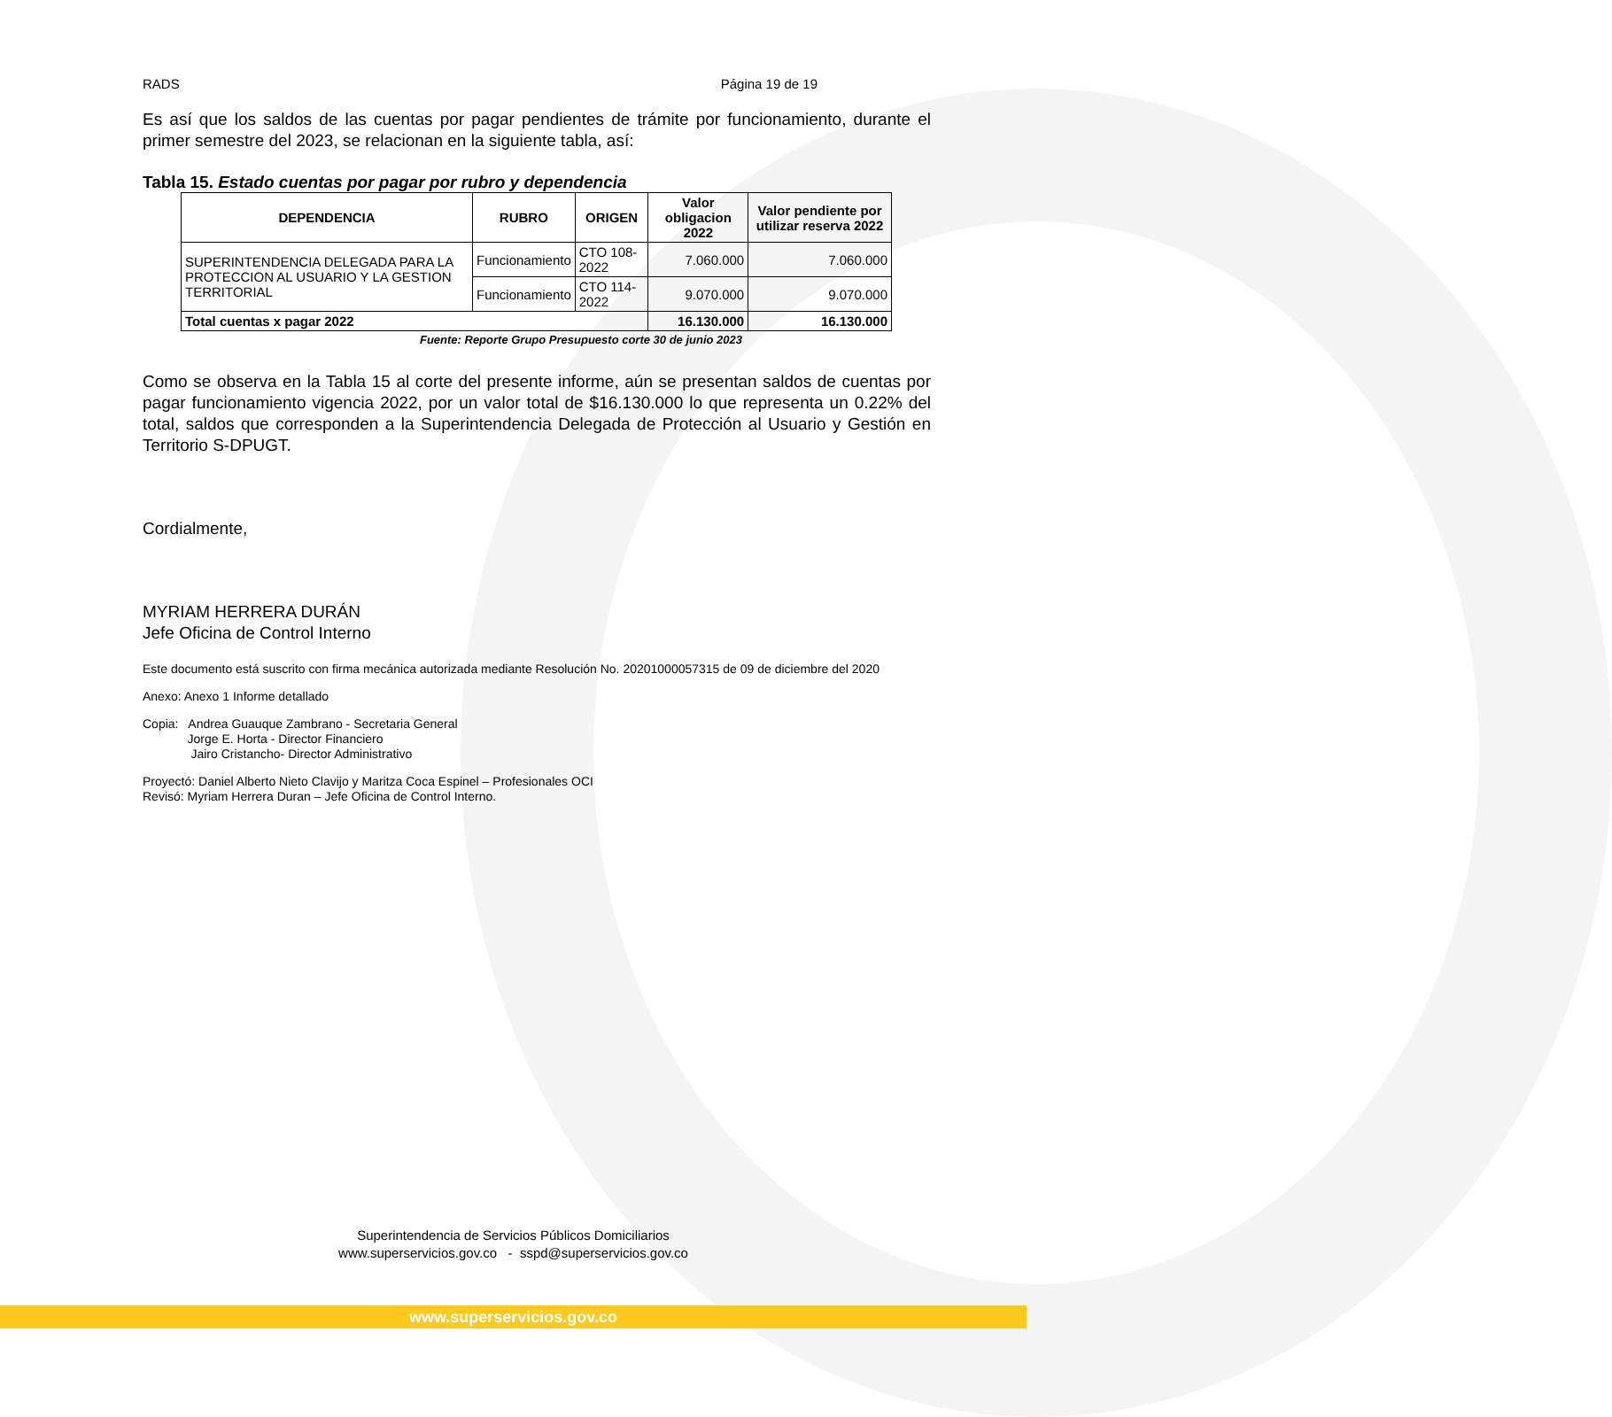RADS Página 19 de 19
Es así que los saldos de las cuentas por pagar pendientes de trámite por funcionamiento, durante el primer semestre del 2023, se relacionan en la siguiente tabla, así:
Tabla 15. Estado cuentas por pagar por rubro y dependencia
| DEPENDENCIA | RUBRO | ORIGEN | Valor obligacion 2022 | Valor pendiente por utilizar reserva 2022 |
| --- | --- | --- | --- | --- |
| SUPERINTENDENCIA DELEGADA PARA LA PROTECCION AL USUARIO Y LA GESTION TERRITORIAL | Funcionamiento | CTO 108-2022 | 7.060.000 | 7.060.000 |
| | Funcionamiento | CTO 114-2022 | 9.070.000 | 9.070.000 |
| Total cuentas x pagar 2022 | | | 16.130.000 | 16.130.000 |
Fuente: Reporte Grupo Presupuesto corte 30 de junio 2023
Como se observa en la Tabla 15 al corte del presente informe, aún se presentan saldos de cuentas por pagar funcionamiento vigencia 2022, por un valor total de $16.130.000 lo que representa un 0.22% del total, saldos que corresponden a la Superintendencia Delegada de Protección al Usuario y Gestión en Territorio S-DPUGT.
Cordialmente,
MYRIAM HERRERA DURÁN
Jefe Oficina de Control Interno
Este documento está suscrito con firma mecánica autorizada mediante Resolución No. 20201000057315 de 09 de diciembre del 2020
Anexo: Anexo 1 Informe detallado
Copia: Andrea Guauque Zambrano - Secretaria General
Jorge E. Horta - Director Financiero
Jairo Cristancho- Director Administrativo
Proyectó: Daniel Alberto Nieto Clavijo y Maritza Coca Espinel – Profesionales OCI
Revisó: Myriam Herrera Duran – Jefe Oficina de Control Interno.
Superintendencia de Servicios Públicos Domiciliarios
www.superservicios.gov.co - sspd@superservicios.gov.co
www.superservicios.gov.co